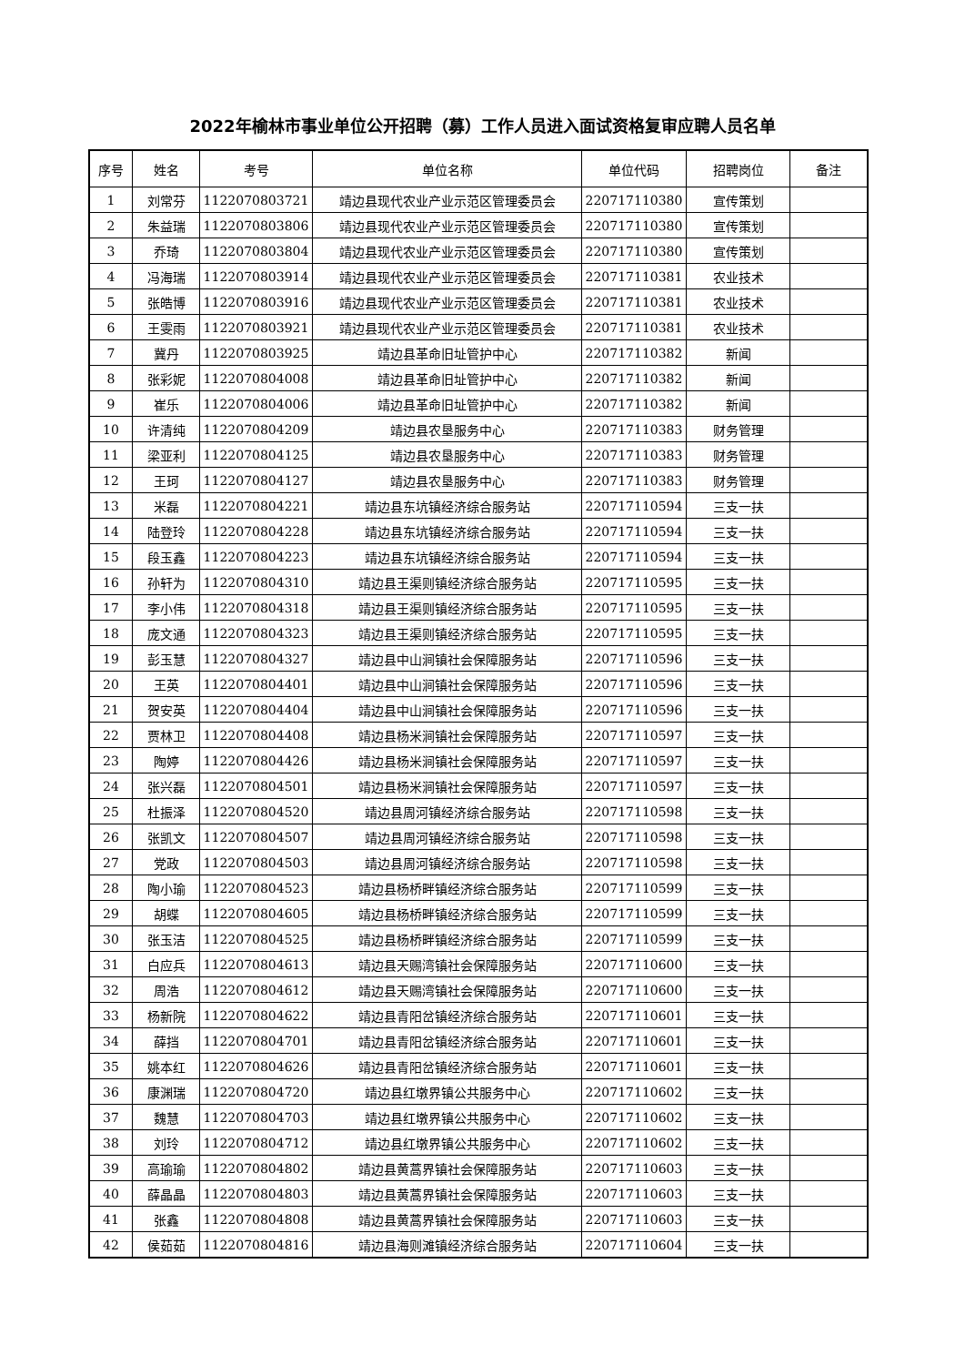2022年榆林市事业单位公开招聘（募）工作人员进入面试资格复审应聘人员名单
| 序号 | 姓名 | 考号 | 单位名称 | 单位代码 | 招聘岗位 | 备注 |
| --- | --- | --- | --- | --- | --- | --- |
| 1 | 刘常芬 | 1122070803721 | 靖边县现代农业产业示范区管理委员会 | 220717110380 | 宣传策划 | |
| 2 | 朱益瑞 | 1122070803806 | 靖边县现代农业产业示范区管理委员会 | 220717110380 | 宣传策划 | |
| 3 | 乔琦 | 1122070803804 | 靖边县现代农业产业示范区管理委员会 | 220717110380 | 宣传策划 | |
| 4 | 冯海瑞 | 1122070803914 | 靖边县现代农业产业示范区管理委员会 | 220717110381 | 农业技术 | |
| 5 | 张皓博 | 1122070803916 | 靖边县现代农业产业示范区管理委员会 | 220717110381 | 农业技术 | |
| 6 | 王雯雨 | 1122070803921 | 靖边县现代农业产业示范区管理委员会 | 220717110381 | 农业技术 | |
| 7 | 冀丹 | 1122070803925 | 靖边县革命旧址管护中心 | 220717110382 | 新闻 | |
| 8 | 张彩妮 | 1122070804008 | 靖边县革命旧址管护中心 | 220717110382 | 新闻 | |
| 9 | 崔乐 | 1122070804006 | 靖边县革命旧址管护中心 | 220717110382 | 新闻 | |
| 10 | 许清纯 | 1122070804209 | 靖边县农垦服务中心 | 220717110383 | 财务管理 | |
| 11 | 梁亚利 | 1122070804125 | 靖边县农垦服务中心 | 220717110383 | 财务管理 | |
| 12 | 王珂 | 1122070804127 | 靖边县农垦服务中心 | 220717110383 | 财务管理 | |
| 13 | 米磊 | 1122070804221 | 靖边县东坑镇经济综合服务站 | 220717110594 | 三支一扶 | |
| 14 | 陆登玲 | 1122070804228 | 靖边县东坑镇经济综合服务站 | 220717110594 | 三支一扶 | |
| 15 | 段玉鑫 | 1122070804223 | 靖边县东坑镇经济综合服务站 | 220717110594 | 三支一扶 | |
| 16 | 孙轩为 | 1122070804310 | 靖边县王渠则镇经济综合服务站 | 220717110595 | 三支一扶 | |
| 17 | 李小伟 | 1122070804318 | 靖边县王渠则镇经济综合服务站 | 220717110595 | 三支一扶 | |
| 18 | 庞文通 | 1122070804323 | 靖边县王渠则镇经济综合服务站 | 220717110595 | 三支一扶 | |
| 19 | 彭玉慧 | 1122070804327 | 靖边县中山涧镇社会保障服务站 | 220717110596 | 三支一扶 | |
| 20 | 王英 | 1122070804401 | 靖边县中山涧镇社会保障服务站 | 220717110596 | 三支一扶 | |
| 21 | 贺安英 | 1122070804404 | 靖边县中山涧镇社会保障服务站 | 220717110596 | 三支一扶 | |
| 22 | 贾林卫 | 1122070804408 | 靖边县杨米涧镇社会保障服务站 | 220717110597 | 三支一扶 | |
| 23 | 陶婷 | 1122070804426 | 靖边县杨米涧镇社会保障服务站 | 220717110597 | 三支一扶 | |
| 24 | 张兴磊 | 1122070804501 | 靖边县杨米涧镇社会保障服务站 | 220717110597 | 三支一扶 | |
| 25 | 杜振泽 | 1122070804520 | 靖边县周河镇经济综合服务站 | 220717110598 | 三支一扶 | |
| 26 | 张凯文 | 1122070804507 | 靖边县周河镇经济综合服务站 | 220717110598 | 三支一扶 | |
| 27 | 党政 | 1122070804503 | 靖边县周河镇经济综合服务站 | 220717110598 | 三支一扶 | |
| 28 | 陶小瑜 | 1122070804523 | 靖边县杨桥畔镇经济综合服务站 | 220717110599 | 三支一扶 | |
| 29 | 胡蝶 | 1122070804605 | 靖边县杨桥畔镇经济综合服务站 | 220717110599 | 三支一扶 | |
| 30 | 张玉洁 | 1122070804525 | 靖边县杨桥畔镇经济综合服务站 | 220717110599 | 三支一扶 | |
| 31 | 白应兵 | 1122070804613 | 靖边县天赐湾镇社会保障服务站 | 220717110600 | 三支一扶 | |
| 32 | 周浩 | 1122070804612 | 靖边县天赐湾镇社会保障服务站 | 220717110600 | 三支一扶 | |
| 33 | 杨新院 | 1122070804622 | 靖边县青阳岔镇经济综合服务站 | 220717110601 | 三支一扶 | |
| 34 | 薛挡 | 1122070804701 | 靖边县青阳岔镇经济综合服务站 | 220717110601 | 三支一扶 | |
| 35 | 姚本红 | 1122070804626 | 靖边县青阳岔镇经济综合服务站 | 220717110601 | 三支一扶 | |
| 36 | 康渊瑞 | 1122070804720 | 靖边县红墩界镇公共服务中心 | 220717110602 | 三支一扶 | |
| 37 | 魏慧 | 1122070804703 | 靖边县红墩界镇公共服务中心 | 220717110602 | 三支一扶 | |
| 38 | 刘玲 | 1122070804712 | 靖边县红墩界镇公共服务中心 | 220717110602 | 三支一扶 | |
| 39 | 高瑜瑜 | 1122070804802 | 靖边县黄蒿界镇社会保障服务站 | 220717110603 | 三支一扶 | |
| 40 | 薛晶晶 | 1122070804803 | 靖边县黄蒿界镇社会保障服务站 | 220717110603 | 三支一扶 | |
| 41 | 张鑫 | 1122070804808 | 靖边县黄蒿界镇社会保障服务站 | 220717110603 | 三支一扶 | |
| 42 | 侯茹茹 | 1122070804816 | 靖边县海则滩镇经济综合服务站 | 220717110604 | 三支一扶 | |